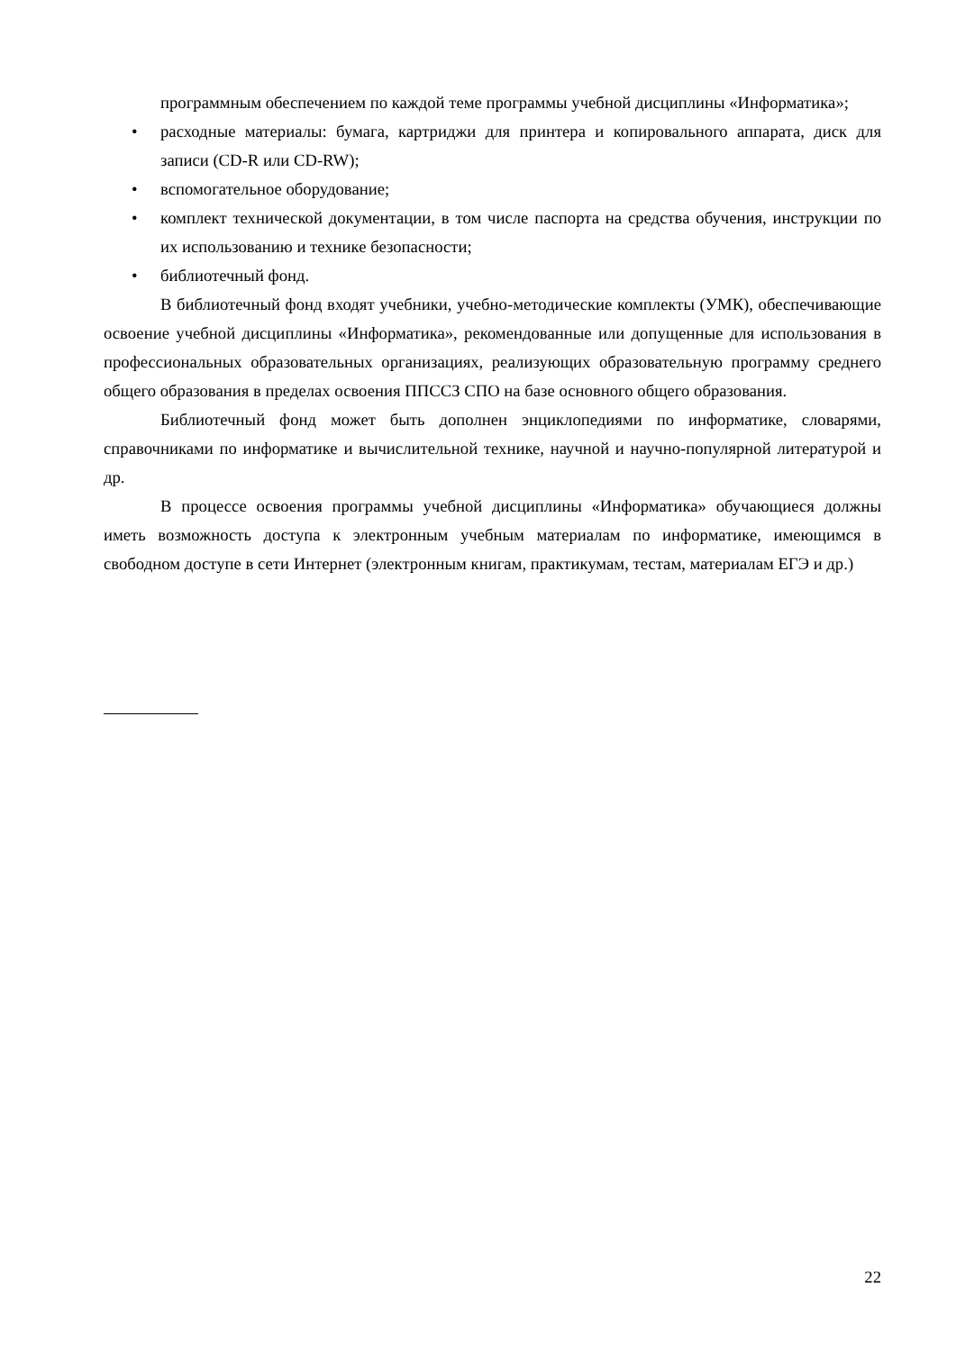программным обеспечением по каждой теме программы учебной дисциплины «Информатика»;
• расходные материалы: бумага, картриджи для принтера и копировального аппарата, диск для записи (CD-R или CD-RW);
• вспомогательное оборудование;
• комплект технической документации, в том числе паспорта на средства обучения, инструкции по их использованию и технике безопасности;
• библиотечный фонд.
В библиотечный фонд входят учебники, учебно-методические комплекты (УМК), обеспечивающие освоение учебной дисциплины «Информатика», рекомендованные или допущенные для использования в профессиональных образовательных организациях, реализующих образовательную программу среднего общего образования в пределах освоения ППССЗ СПО на базе основного общего образования.
Библиотечный фонд может быть дополнен энциклопедиями по информатике, словарями, справочниками по информатике и вычислительной технике, научной и научно-популярной литературой и др.
В процессе освоения программы учебной дисциплины «Информатика» обучающиеся должны иметь возможность доступа к электронным учебным материалам по информатике, имеющимся в свободном доступе в сети Интернет (электронным книгам, практикумам, тестам, материалам ЕГЭ и др.)
22